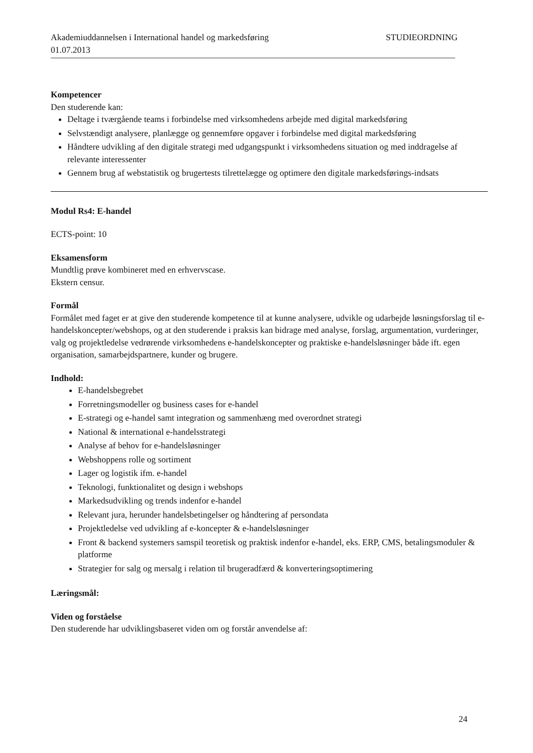Akademiuddannelsen i International handel og markedsføring STUDIEORDNING
01.07.2013
Kompetencer
Den studerende kan:
Deltage i tværgående teams i forbindelse med virksomhedens arbejde med digital markedsføring
Selvstændigt analysere, planlægge og gennemføre opgaver i forbindelse med digital markedsføring
Håndtere udvikling af den digitale strategi med udgangspunkt i virksomhedens situation og med inddragelse af relevante interessenter
Gennem brug af webstatistik og brugertests tilrettelægge og optimere den digitale markedsførings-indsats
Modul Rs4: E-handel
ECTS-point: 10
Eksamensform
Mundtlig prøve kombineret med en erhvervscase.
Ekstern censur.
Formål
Formålet med faget er at give den studerende kompetence til at kunne analysere, udvikle og udarbejde løsningsforslag til e-handelskoncepter/webshops, og at den studerende i praksis kan bidrage med analyse, forslag, argumentation, vurderinger, valg og projektledelse vedrørende virksomhedens e-handelskoncepter og praktiske e-handelsløsninger både ift. egen organisation, samarbejdspartnere, kunder og brugere.
Indhold:
E-handelsbegrebet
Forretningsmodeller og business cases for e-handel
E-strategi og e-handel samt integration og sammenhæng med overordnet strategi
National & international e-handelsstrategi
Analyse af behov for e-handelsløsninger
Webshoppens rolle og sortiment
Lager og logistik ifm. e-handel
Teknologi, funktionalitet og design i webshops
Markedsudvikling og trends indenfor e-handel
Relevant jura, herunder handelsbetingelser og håndtering af persondata
Projektledelse ved udvikling af e-koncepter & e-handelsløsninger
Front & backend systemers samspil teoretisk og praktisk indenfor e-handel, eks. ERP, CMS, betalingsmoduler & platforme
Strategier for salg og mersalg i relation til brugeradfærd & konverteringsoptimering
Læringsmål:
Viden og forståelse
Den studerende har udviklingsbaseret viden om og forstår anvendelse af:
24